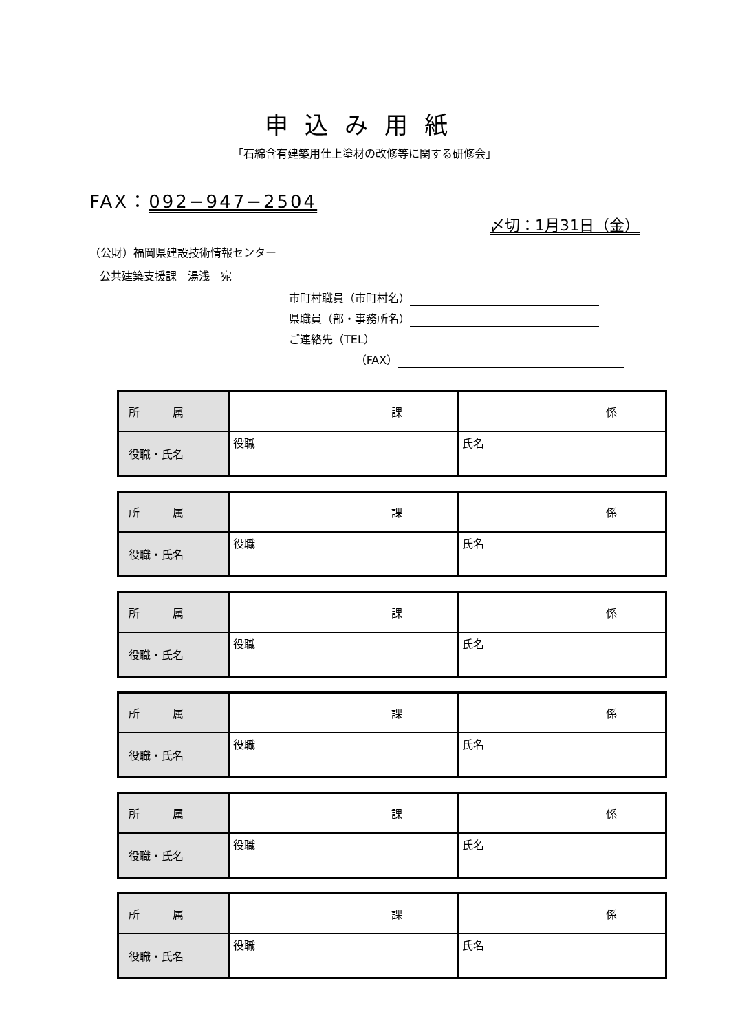申込み用紙
「石綿含有建築用仕上塗材の改修等に関する研修会」
FAX：092−947−2504
〆切：1月31日（金）
（公財）福岡県建設技術情報センター
公共建築支援課　湯浅　宛
市町村職員（市町村名）
県職員（部・事務所名）
ご連絡先（TEL）
（FAX）
| 所 属 | 課 | 係 |
| 役職・氏名 | 役職 | 氏名 |
| 所 属 | 課 | 係 |
| 役職・氏名 | 役職 | 氏名 |
| 所 属 | 課 | 係 |
| 役職・氏名 | 役職 | 氏名 |
| 所 属 | 課 | 係 |
| 役職・氏名 | 役職 | 氏名 |
| 所 属 | 課 | 係 |
| 役職・氏名 | 役職 | 氏名 |
| 所 属 | 課 | 係 |
| 役職・氏名 | 役職 | 氏名 |